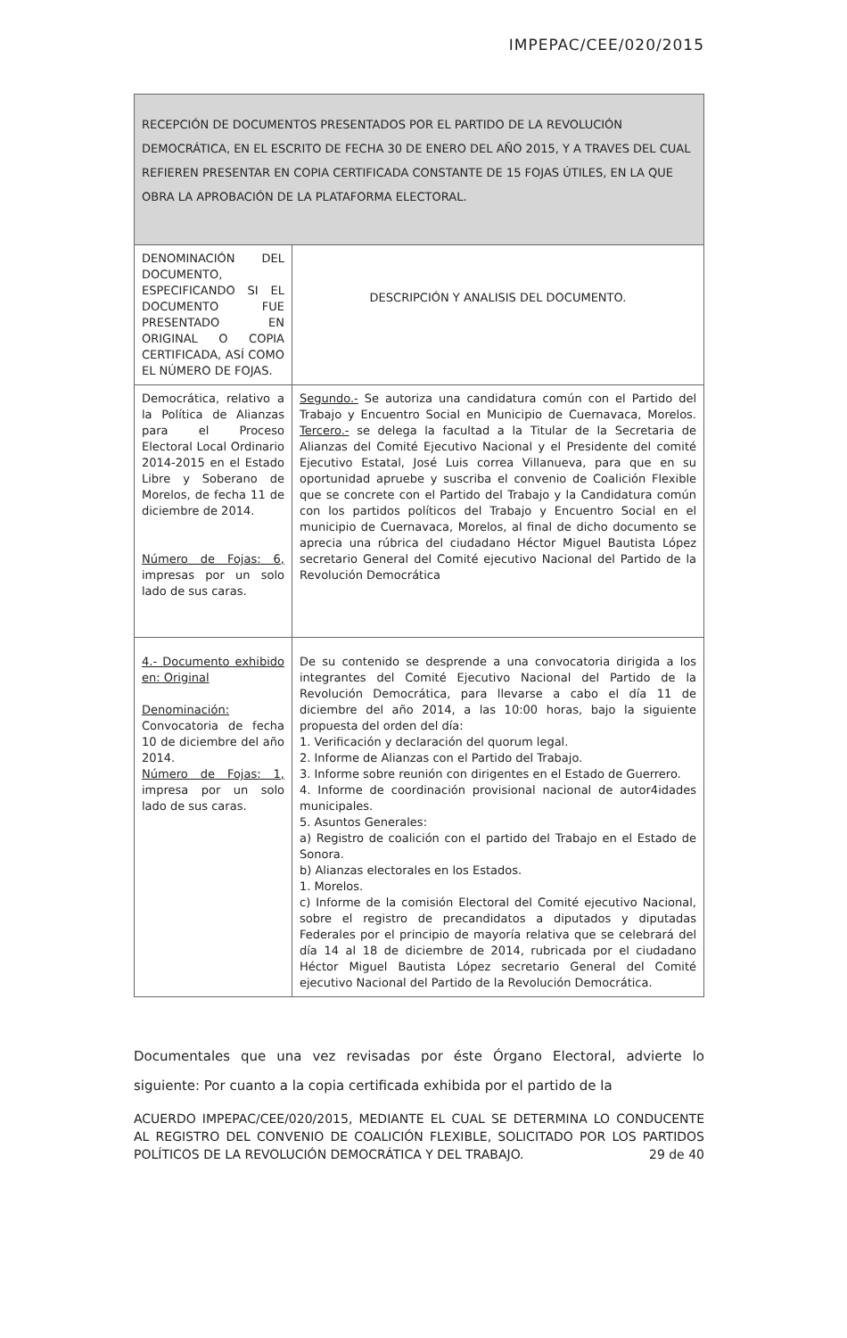IMPEPAC/CEE/020/2015
| RECEPCIÓN DE DOCUMENTOS PRESENTADOS POR EL PARTIDO DE LA REVOLUCIÓN DEMOCRÁTICA, EN EL ESCRITO DE FECHA 30 DE ENERO DEL AÑO 2015, Y A TRAVES DEL CUAL REFIEREN PRESENTAR EN COPIA CERTIFICADA CONSTANTE DE 15 FOJAS ÚTILES, EN LA QUE OBRA LA APROBACIÓN DE LA PLATAFORMA ELECTORAL. | |
| DENOMINACIÓN DEL DOCUMENTO, ESPECIFICANDO SI EL DOCUMENTO FUE PRESENTADO EN ORIGINAL O COPIA CERTIFICADA, ASÍ COMO EL NÚMERO DE FOJAS. | DESCRIPCIÓN Y ANALISIS DEL DOCUMENTO. |
| Democrática, relativo a la Política de Alianzas para el Proceso Electoral Local Ordinario 2014-2015 en el Estado Libre y Soberano de Morelos, de fecha 11 de diciembre de 2014. Número de Fojas: 6, impresas por un solo lado de sus caras. | Segundo.- Se autoriza una candidatura común con el Partido del Trabajo y Encuentro Social en Municipio de Cuernavaca, Morelos. Tercero.- se delega la facultad a la Titular de la Secretaria de Alianzas del Comité Ejecutivo Nacional y el Presidente del comité Ejecutivo Estatal, José Luis correa Villanueva, para que en su oportunidad apruebe y suscriba el convenio de Coalición Flexible que se concrete con el Partido del Trabajo y la Candidatura común con los partidos políticos del Trabajo y Encuentro Social en el municipio de Cuernavaca, Morelos, al final de dicho documento se aprecia una rúbrica del ciudadano Héctor Miguel Bautista López secretario General del Comité ejecutivo Nacional del Partido de la Revolución Democrática |
| 4.- Documento exhibido en: Original Denominación: Convocatoria de fecha 10 de diciembre del año 2014. Número de Fojas: 1, impresa por un solo lado de sus caras. | De su contenido se desprende a una convocatoria dirigida a los integrantes del Comité Ejecutivo Nacional del Partido de la Revolución Democrática, para llevarse a cabo el día 11 de diciembre del año 2014, a las 10:00 horas, bajo la siguiente propuesta del orden del día: 1. Verificación y declaración del quorum legal. 2. Informe de Alianzas con el Partido del Trabajo. 3. Informe sobre reunión con dirigentes en el Estado de Guerrero. 4. Informe de coordinación provisional nacional de autor4idades municipales. 5. Asuntos Generales: a) Registro de coalición con el partido del Trabajo en el Estado de Sonora. b) Alianzas electorales en los Estados. 1. Morelos. c) Informe de la comisión Electoral del Comité ejecutivo Nacional, sobre el registro de precandidatos a diputados y diputadas Federales por el principio de mayoría relativa que se celebrará del día 14 al 18 de diciembre de 2014, rubricada por el ciudadano Héctor Miguel Bautista López secretario General del Comité ejecutivo Nacional del Partido de la Revolución Democrática. |
Documentales que una vez revisadas por éste Órgano Electoral, advierte lo siguiente: Por cuanto a la copia certificada exhibida por el partido de la
ACUERDO IMPEPAC/CEE/020/2015, MEDIANTE EL CUAL SE DETERMINA LO CONDUCENTE AL REGISTRO DEL CONVENIO DE COALICIÓN FLEXIBLE, SOLICITADO POR LOS PARTIDOS POLÍTICOS DE LA REVOLUCIÓN DEMOCRÁTICA Y DEL TRABAJO. 29 de 40